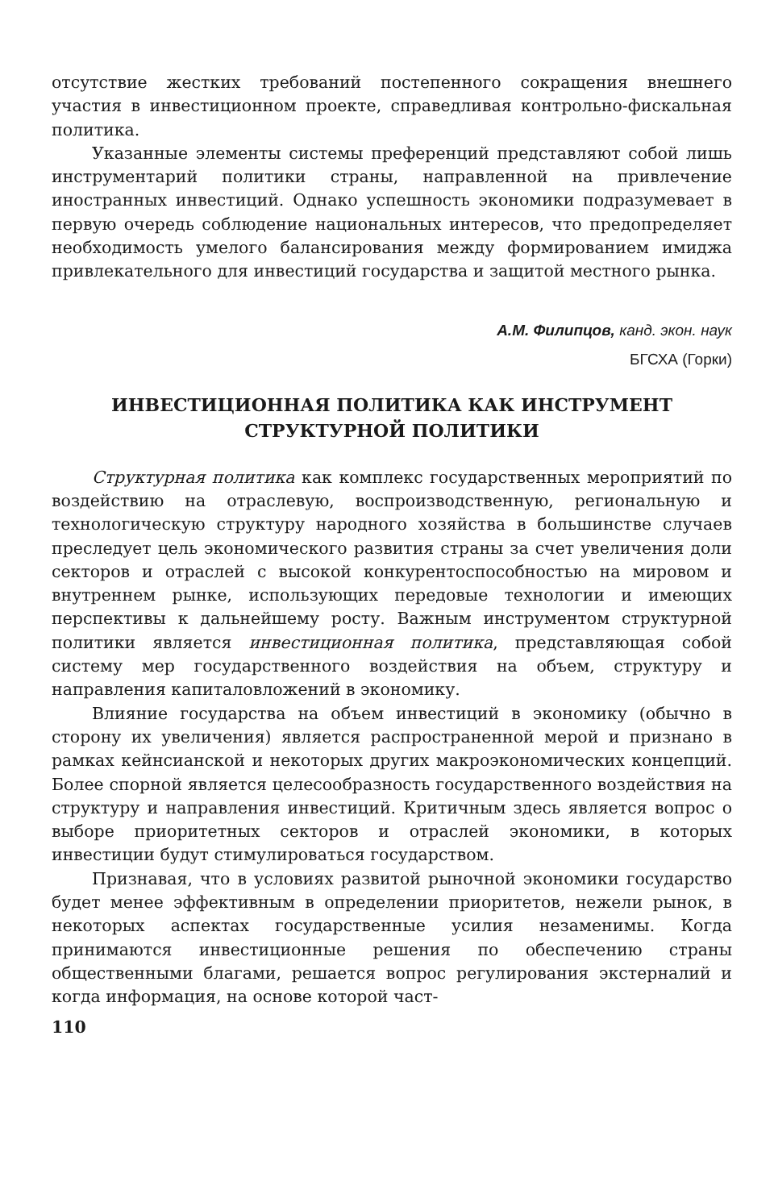отсутствие жестких требований постепенного сокращения внешнего участия в инвестиционном проекте, справедливая контрольно-фискальная политика.
Указанные элементы системы преференций представляют собой лишь инструментарий политики страны, направленной на привлечение иностранных инвестиций. Однако успешность экономики подразумевает в первую очередь соблюдение национальных интересов, что предопределяет необходимость умелого балансирования между формированием имиджа привлекательного для инвестиций государства и защитой местного рынка.
А.М. Филипцов, канд. экон. наук
БГСХА (Горки)
ИНВЕСТИЦИОННАЯ ПОЛИТИКА КАК ИНСТРУМЕНТ
СТРУКТУРНОЙ ПОЛИТИКИ
Структурная политика как комплекс государственных мероприятий по воздействию на отраслевую, воспроизводственную, региональную и технологическую структуру народного хозяйства в большинстве случаев преследует цель экономического развития страны за счет увеличения доли секторов и отраслей с высокой конкурентоспособностью на мировом и внутреннем рынке, использующих передовые технологии и имеющих перспективы к дальнейшему росту. Важным инструментом структурной политики является инвестиционная политика, представляющая собой систему мер государственного воздействия на объем, структуру и направления капиталовложений в экономику.
Влияние государства на объем инвестиций в экономику (обычно в сторону их увеличения) является распространенной мерой и признано в рамках кейнсианской и некоторых других макроэкономических концепций. Более спорной является целесообразность государственного воздействия на структуру и направления инвестиций. Критичным здесь является вопрос о выборе приоритетных секторов и отраслей экономики, в которых инвестиции будут стимулироваться государством.
Признавая, что в условиях развитой рыночной экономики государство будет менее эффективным в определении приоритетов, нежели рынок, в некоторых аспектах государственные усилия незаменимы. Когда принимаются инвестиционные решения по обеспечению страны общественными благами, решается вопрос регулирования экстерналий и когда информация, на основе которой част-
110